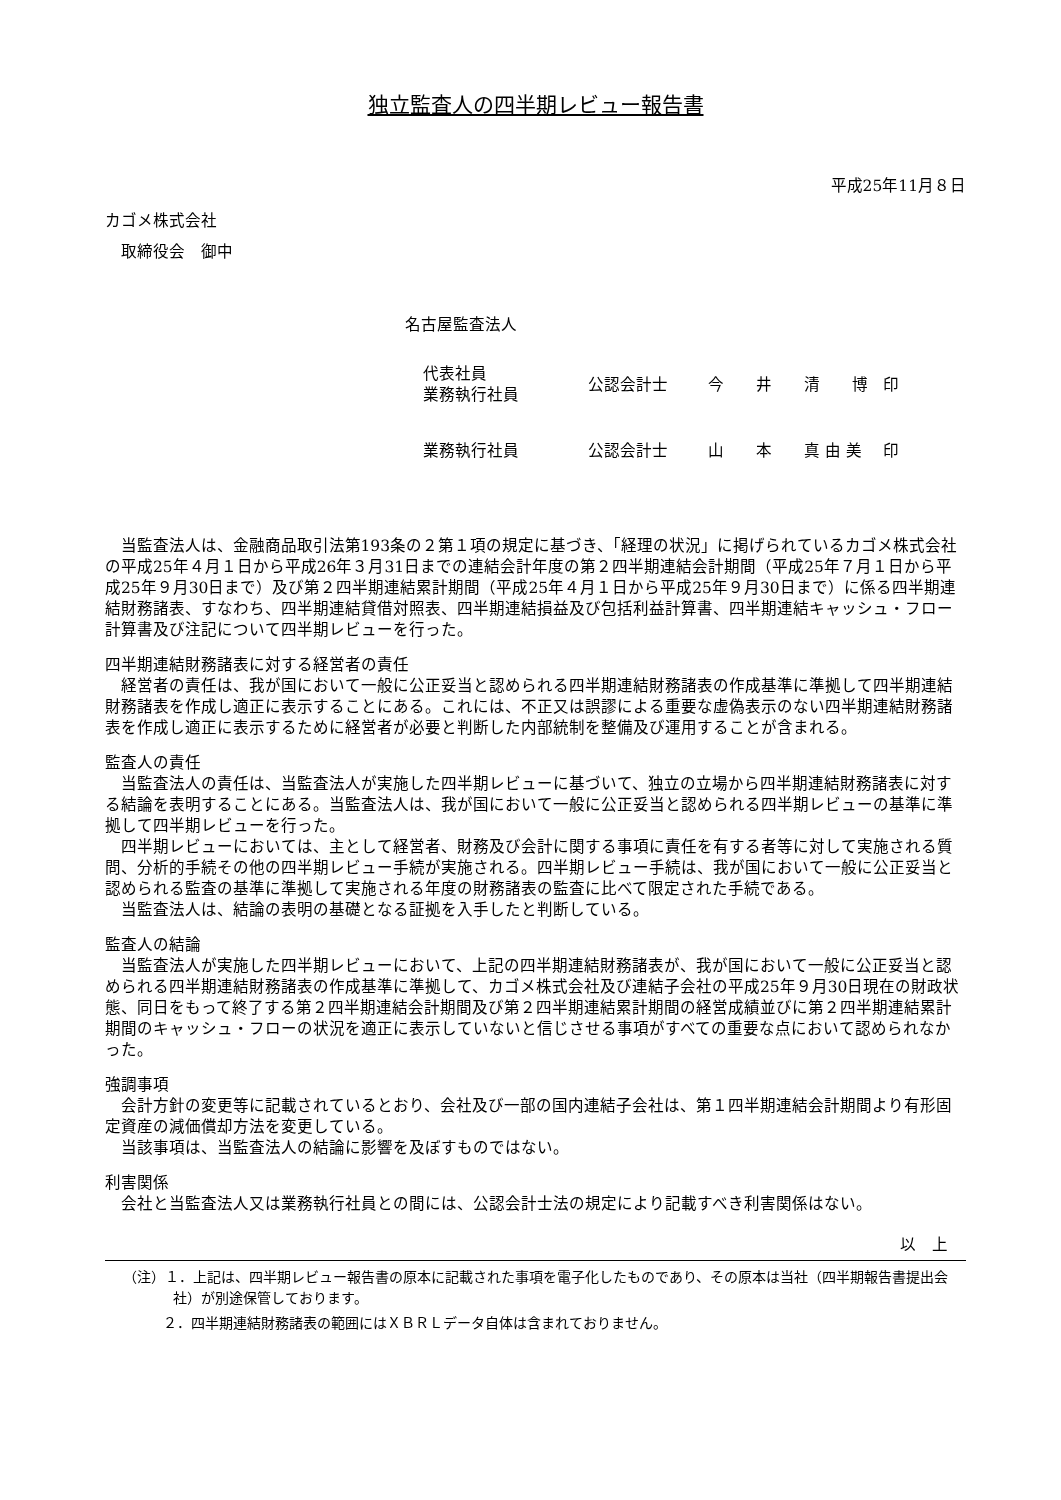独立監査人の四半期レビュー報告書
平成25年11月８日
カゴメ株式会社
　取締役会　御中
名古屋監査法人
| 代表社員 業務執行社員 | 公認会計士 | 今 井 清 博 | 印 |
| 業務執行社員 | 公認会計士 | 山 本 真 由 美 | 印 |
当監査法人は、金融商品取引法第193条の２第１項の規定に基づき、「経理の状況」に掲げられているカゴメ株式会社の平成25年４月１日から平成26年３月31日までの連結会計年度の第２四半期連結会計期間（平成25年７月１日から平成25年９月30日まで）及び第２四半期連結累計期間（平成25年４月１日から平成25年９月30日まで）に係る四半期連結財務諸表、すなわち、四半期連結貸借対照表、四半期連結損益及び包括利益計算書、四半期連結キャッシュ・フロー計算書及び注記について四半期レビューを行った。
四半期連結財務諸表に対する経営者の責任
経営者の責任は、我が国において一般に公正妥当と認められる四半期連結財務諸表の作成基準に準拠して四半期連結財務諸表を作成し適正に表示することにある。これには、不正又は誤謬による重要な虚偽表示のない四半期連結財務諸表を作成し適正に表示するために経営者が必要と判断した内部統制を整備及び運用することが含まれる。
監査人の責任
当監査法人の責任は、当監査法人が実施した四半期レビューに基づいて、独立の立場から四半期連結財務諸表に対する結論を表明することにある。当監査法人は、我が国において一般に公正妥当と認められる四半期レビューの基準に準拠して四半期レビューを行った。
四半期レビューにおいては、主として経営者、財務及び会計に関する事項に責任を有する者等に対して実施される質問、分析的手続その他の四半期レビュー手続が実施される。四半期レビュー手続は、我が国において一般に公正妥当と認められる監査の基準に準拠して実施される年度の財務諸表の監査に比べて限定された手続である。
当監査法人は、結論の表明の基礎となる証拠を入手したと判断している。
監査人の結論
当監査法人が実施した四半期レビューにおいて、上記の四半期連結財務諸表が、我が国において一般に公正妥当と認められる四半期連結財務諸表の作成基準に準拠して、カゴメ株式会社及び連結子会社の平成25年９月30日現在の財政状態、同日をもって終了する第２四半期連結会計期間及び第２四半期連結累計期間の経営成績並びに第２四半期連結累計期間のキャッシュ・フローの状況を適正に表示していないと信じさせる事項がすべての重要な点において認められなかった。
強調事項
会計方針の変更等に記載されているとおり、会社及び一部の国内連結子会社は、第１四半期連結会計期間より有形固定資産の減価償却方法を変更している。
当該事項は、当監査法人の結論に影響を及ぼすものではない。
利害関係
会社と当監査法人又は業務執行社員との間には、公認会計士法の規定により記載すべき利害関係はない。
以　上
（注）１．上記は、四半期レビュー報告書の原本に記載された事項を電子化したものであり、その原本は当社（四半期報告書提出会社）が別途保管しております。
２．四半期連結財務諸表の範囲にはＸＢＲＬデータ自体は含まれておりません。